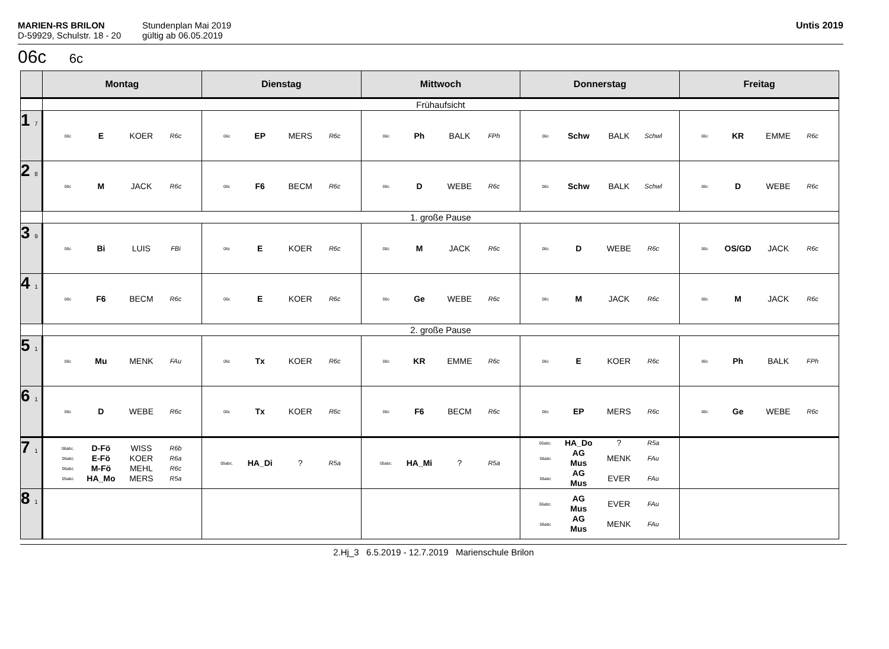MARIEN-RS BRILON
D-59929, Schulstr. 18 - 20
Stundenplan Mai 2019
gültig ab 06.05.2019
Untis 2019
06c 6c
| | Montag | Dienstag | Mittwoch | Donnerstag | Freitag |
| --- | --- | --- | --- | --- | --- |
| | Frühaufsicht | | | | |
| 1 7 | 06c E KOER R6c | 06c EP MERS R6c | 06c Ph BALK FPh | 06c Schw BALK Schwl | 06c KR EMME R6c |
| 2 8 | 06c M JACK R6c | 06c F6 BECM R6c | 06c D WEBE R6c | 06c Schw BALK Schwl | 06c D WEBE R6c |
| | 1. große Pause | | | | |
| 3 9 | 06c Bi LUIS FBi | 06c E KOER R6c | 06c M JACK R6c | 06c D WEBE R6c | 06c OS/GD JACK R6c |
| 4 1 | 06c F6 BECM R6c | 06c E KOER R6c | 06c Ge WEBE R6c | 06c M JACK R6c | 06c M JACK R6c |
| | 2. große Pause | | | | |
| 5 1 | 06c Mu MENK FAu | 06c Tx KOER R6c | 06c KR EMME R6c | 06c E KOER R6c | 06c Ph BALK FPh |
| 6 1 | 06c D WEBE R6c | 06c Tx KOER R6c | 06c F6 BECM R6c | 06c EP MERS R6c | 06c Ge WEBE R6c |
| 7 1 | 06abc. D-Fö WISS R6b 06abc E-Fö KOER R6a 06abc M-Fö MEHL R6c 05abc HA_Mo MERS R5a | 05abc. HA_Di ? R5a | 05abc. HA_Mi ? R5a | 05abc. HA_Do ? R5a 06abc AG Mus MENK FAu 06abc AG Mus EVER FAu | |
| 8 1 | | | | 06abc. AG Mus EVER FAu 06abc AG Mus MENK FAu | |
2.Hj_3 6.5.2019 - 12.7.2019 Marienschule Brilon